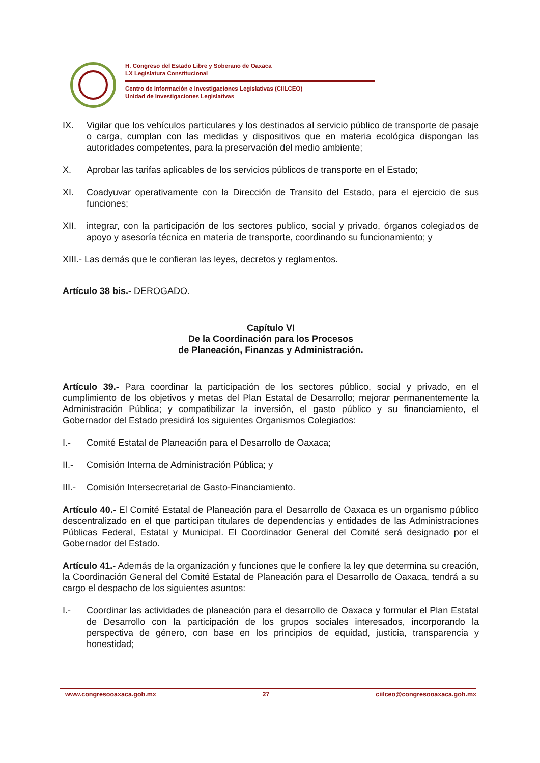H. Congreso del Estado Libre y Soberano de Oaxaca
LX Legislatura Constitucional
Centro de Información e Investigaciones Legislativas (CIILCEO)
Unidad de Investigaciones Legislativas
IX. Vigilar que los vehículos particulares y los destinados al servicio público de transporte de pasaje o carga, cumplan con las medidas y dispositivos que en materia ecológica dispongan las autoridades competentes, para la preservación del medio ambiente;
X. Aprobar las tarifas aplicables de los servicios públicos de transporte en el Estado;
XI. Coadyuvar operativamente con la Dirección de Transito del Estado, para el ejercicio de sus funciones;
XII. integrar, con la participación de los sectores publico, social y privado, órganos colegiados de apoyo y asesoría técnica en materia de transporte, coordinando su funcionamiento; y
XIII.- Las demás que le confieran las leyes, decretos y reglamentos.
Artículo 38 bis.- DEROGADO.
Capítulo VI
De la Coordinación para los Procesos
de Planeación, Finanzas y Administración.
Artículo 39.- Para coordinar la participación de los sectores público, social y privado, en el cumplimiento de los objetivos y metas del Plan Estatal de Desarrollo; mejorar permanentemente la Administración Pública; y compatibilizar la inversión, el gasto público y su financiamiento, el Gobernador del Estado presidirá los siguientes Organismos Colegiados:
I.- Comité Estatal de Planeación para el Desarrollo de Oaxaca;
II.- Comisión Interna de Administración Pública; y
III.- Comisión Intersecretarial de Gasto-Financiamiento.
Artículo 40.- El Comité Estatal de Planeación para el Desarrollo de Oaxaca es un organismo público descentralizado en el que participan titulares de dependencias y entidades de las Administraciones Públicas Federal, Estatal y Municipal. El Coordinador General del Comité será designado por el Gobernador del Estado.
Artículo 41.- Además de la organización y funciones que le confiere la ley que determina su creación, la Coordinación General del Comité Estatal de Planeación para el Desarrollo de Oaxaca, tendrá a su cargo el despacho de los siguientes asuntos:
I.- Coordinar las actividades de planeación para el desarrollo de Oaxaca y formular el Plan Estatal de Desarrollo con la participación de los grupos sociales interesados, incorporando la perspectiva de género, con base en los principios de equidad, justicia, transparencia y honestidad;
www.congresooaxaca.gob.mx 27 ciilceo@congresooaxaca.gob.mx